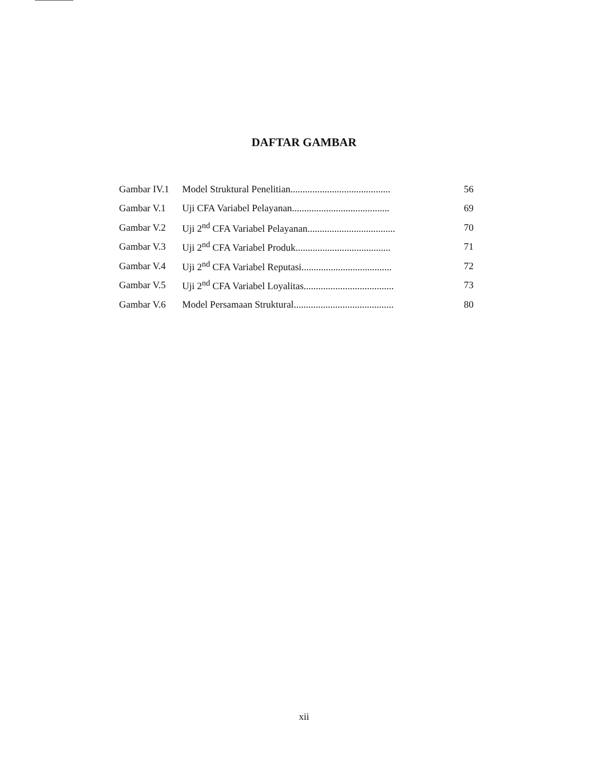DAFTAR GAMBAR
| Gambar IV.1 | Model Struktural Penelitian......................................... | 56 |
| Gambar V.1 | Uji CFA Variabel Pelayanan........................................ | 69 |
| Gambar V.2 | Uji 2<sup>nd</sup> CFA Variabel Pelayanan.................................... | 70 |
| Gambar V.3 | Uji 2<sup>nd</sup> CFA Variabel Produk....................................... | 71 |
| Gambar V.4 | Uji 2<sup>nd</sup> CFA Variabel Reputasi..................................... | 72 |
| Gambar V.5 | Uji 2<sup>nd</sup> CFA Variabel Loyalitas..................................... | 73 |
| Gambar V.6 | Model Persamaan Struktural......................................... | 80 |
xii